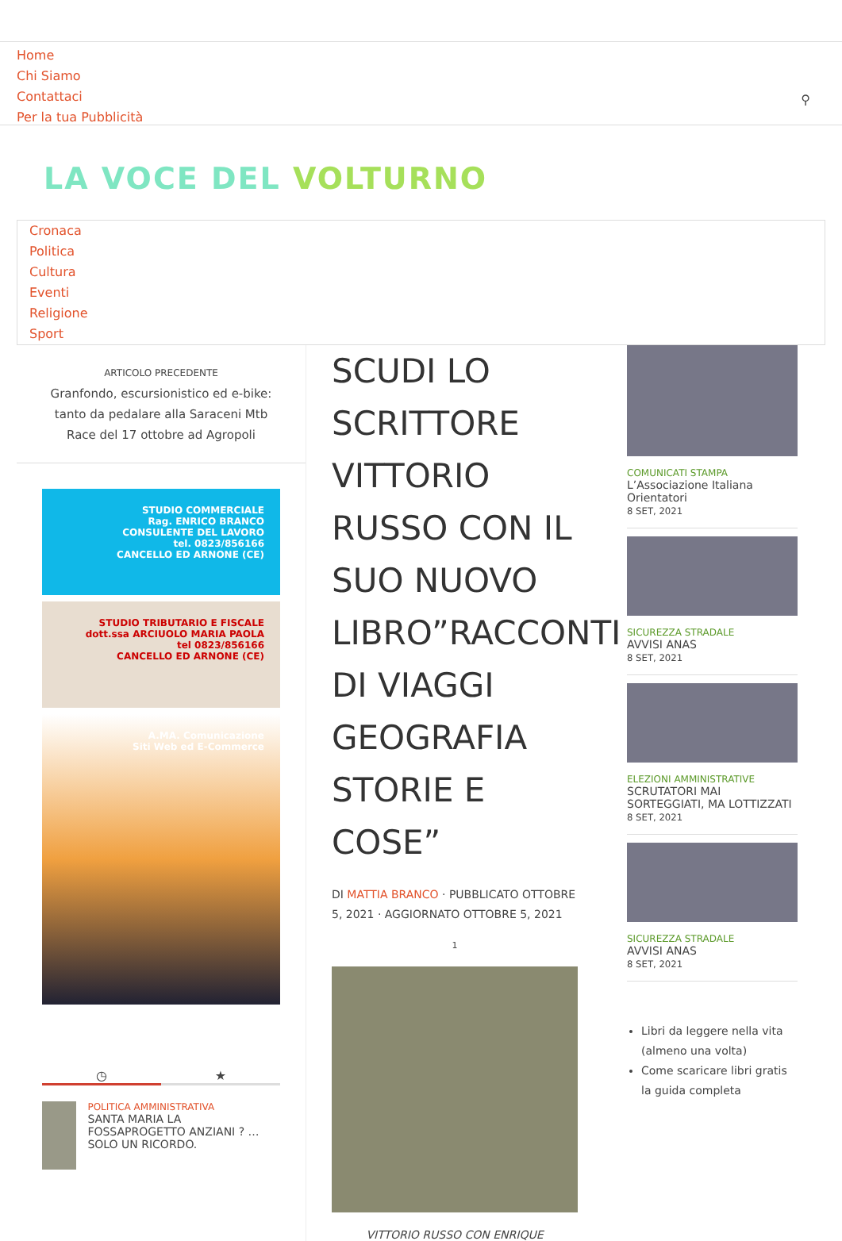Home
Chi Siamo
Contattaci
Per la tua Pubblicità
⚲
LA VOCE DEL VOLTURNO
Cronaca
Politica
Cultura
Eventi
Religione
Sport
ARTICOLO PRECEDENTE
Granfondo, escursionistico ed e-bike: tanto da pedalare alla Saraceni Mtb Race del 17 ottobre ad Agropoli
STUDIO COMMERCIALE
Rag. ENRICO BRANCO
CONSULENTE DEL LAVORO
tel. 0823/856166
CANCELLO ED ARNONE (CE)
STUDIO TRIBUTARIO E FISCALE
dott.ssa ARCIUOLO MARIA PAOLA
tel 0823/856166
CANCELLO ED ARNONE (CE)
A.MA. Comunicazione
Siti Web ed E-Commerce
◷ ★
POLITICA AMMINISTRATIVA
SANTA MARIA LA FOSSAPROGETTO ANZIANI ? … SOLO UN RICORDO.
SCUDI LO SCRITTORE VITTORIO RUSSO CON IL SUO NUOVO LIBRO”RACCONTI DI VIAGGI GEOGRAFIA STORIE E COSE”
DI MATTIA BRANCO · PUBBLICATO OTTOBRE 5, 2021 · AGGIORNATO OTTOBRE 5, 2021
1
VITTORIO RUSSO CON ENRIQUE
COMUNICATI STAMPA
L’Associazione Italiana Orientatori
8 SET, 2021
SICUREZZA STRADALE
AVVISI ANAS
8 SET, 2021
ELEZIONI AMMINISTRATIVE
SCRUTATORI MAI SORTEGGIATI, MA LOTTIZZATI
8 SET, 2021
SICUREZZA STRADALE
AVVISI ANAS
8 SET, 2021
Libri da leggere nella vita (almeno una volta)
Come scaricare libri gratis la guida completa